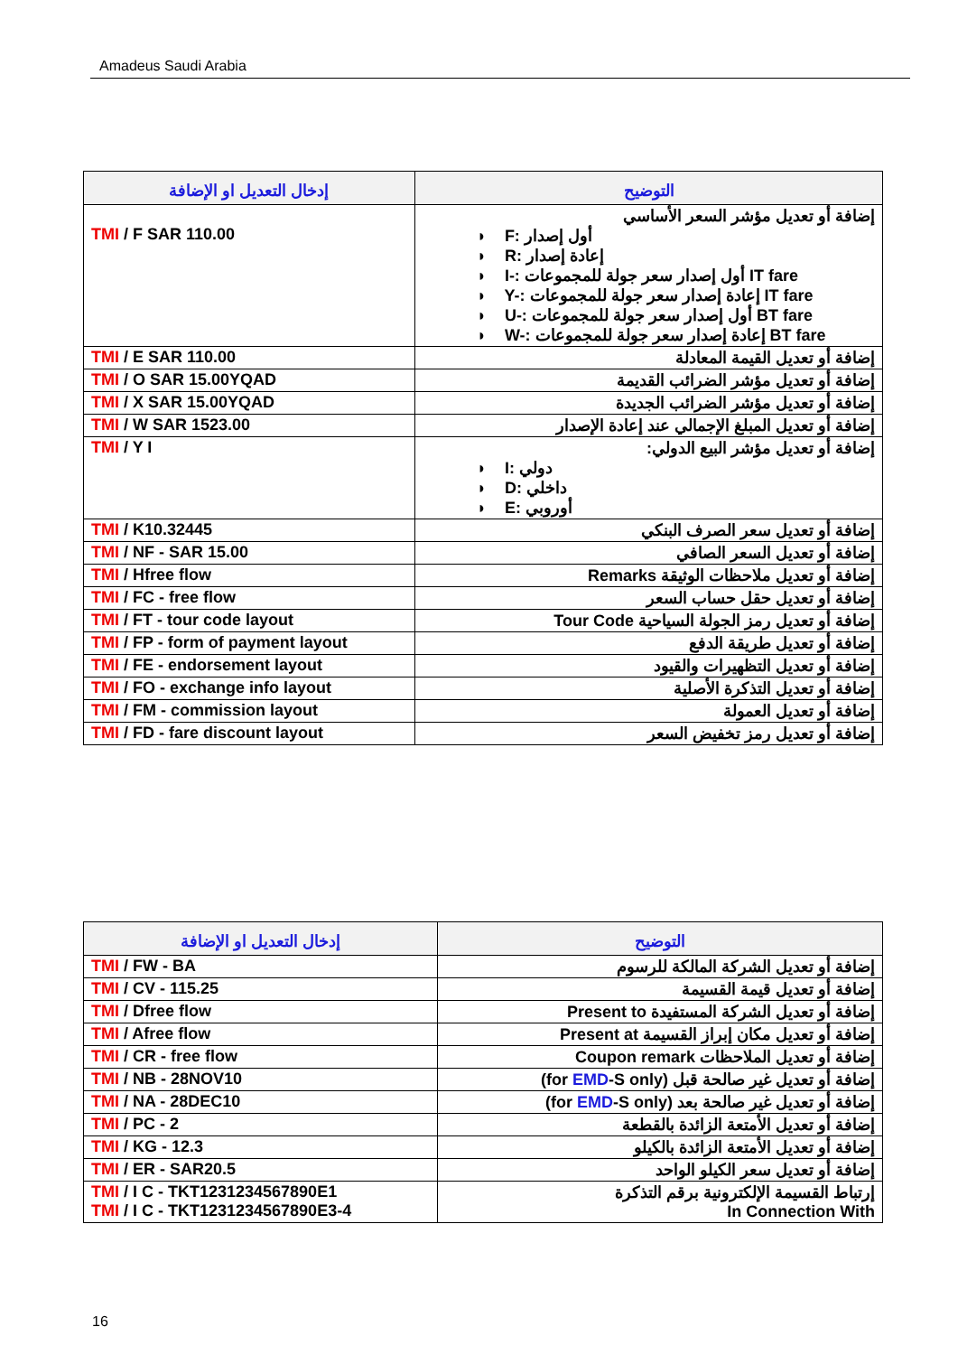Amadeus Saudi Arabia
| إدخال التعديل او الإضافة | التوضيح |
| --- | --- |
| TMI / F SAR 110.00 | إضافة أو تعديل مؤشر السعر الأساسي ◗ F: أول إصدار ◗ R: إعادة إصدار ◗ I-: أول إصدار سعر جولة للمجموعات IT fare ◗ Y-: إعادة إصدار سعر جولة للمجموعات IT fare ◗ U-: أول إصدار سعر جولة للمجموعات BT fare ◗ W-: إعادة إصدار سعر جولة للمجموعات BT fare |
| TMI / E SAR 110.00 | إضافة أو تعديل القيمة المعادلة |
| TMI / O SAR 15.00YQAD | إضافة أو تعديل مؤشر الضرائب القديمة |
| TMI / X SAR 15.00YQAD | إضافة أو تعديل مؤشر الضرائب الجديدة |
| TMI / W SAR 1523.00 | إضافة أو تعديل المبلغ الإجمالي عند إعادة الإصدار |
| TMI / Y I | إضافة أو تعديل مؤشر البيع الدولي: ◗ I: دولي ◗ D: داخلي ◗ E: أوروبي |
| TMI / K10.32445 | إضافة أو تعديل سعر الصرف البنكي |
| TMI / NF - SAR 15.00 | إضافة أو تعديل السعر الصافي |
| TMI / Hfree flow | إضافة أو تعديل ملاحظات الوثيقة Remarks |
| TMI / FC - free flow | إضافة أو تعديل حقل حساب السعر |
| TMI / FT - tour code layout | إضافة أو تعديل رمز الجولة السياحية Tour Code |
| TMI / FP - form of payment layout | إضافة أو تعديل طريقة الدفع |
| TMI / FE - endorsement layout | إضافة أو تعديل التظهيرات والقيود |
| TMI / FO - exchange info layout | إضافة أو تعديل التذكرة الأصلية |
| TMI / FM - commission layout | إضافة أو تعديل العمولة |
| TMI / FD - fare discount layout | إضافة أو تعديل رمز تخفيض السعر |
| إدخال التعديل او الإضافة | التوضيح |
| --- | --- |
| TMI / FW - BA | إضافة أو تعديل الشركة المالكة للرسوم |
| TMI / CV - 115.25 | إضافة أو تعديل قيمة القسيمة |
| TMI / Dfree flow | إضافة أو تعديل الشركة المستفيدة Present to |
| TMI / Afree flow | إضافة أو تعديل مكان إبراز القسيمة Present at |
| TMI / CR - free flow | إضافة أو تعديل الملاحظات Coupon remark |
| TMI / NB - 28NOV10 | إضافة أو تعديل غير صالحة قبل (for EMD -S only) |
| TMI / NA - 28DEC10 | إضافة أو تعديل غير صالحة بعد (for EMD -S only) |
| TMI / PC - 2 | إضافة أو تعديل الأمتعة الزائدة بالقطعة |
| TMI / KG - 12.3 | إضافة أو تعديل الأمتعة الزائدة بالكيلو |
| TMI / ER - SAR20.5 | إضافة أو تعديل سعر الكيلو الواحد |
| TMI / I C - TKT1231234567890E1 TMI / I C - TKT1231234567890E3-4 | إرتباط القسيمة الإلكترونية برقم التذكرة In Connection With |
16